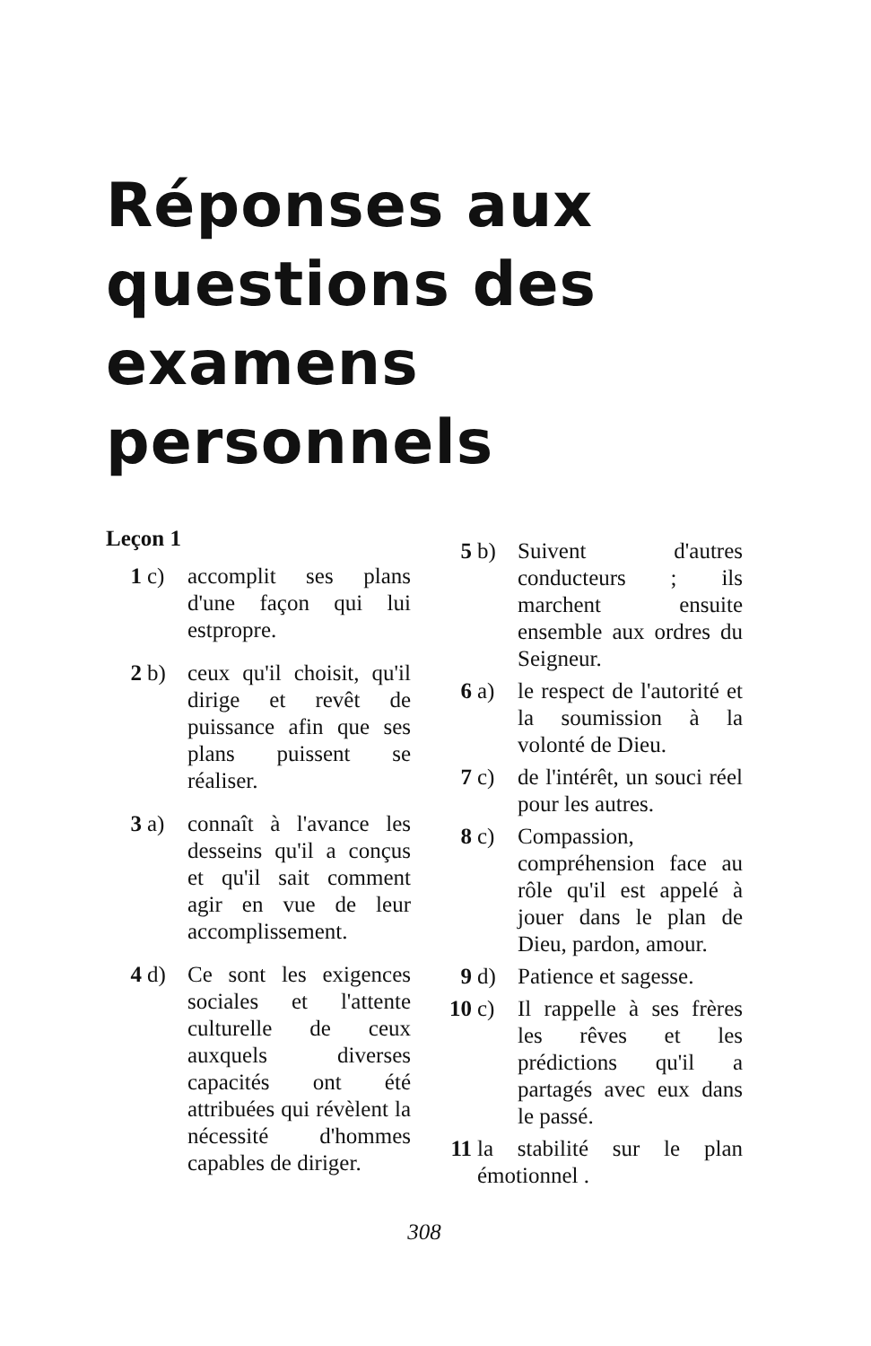Réponses aux questions des examens personnels
Leçon 1
1 c) accomplit ses plans d'une façon qui lui estpropre.
2 b) ceux qu'il choisit, qu'il dirige et revêt de puissance afin que ses plans puissent se réaliser.
3 a) connaît à l'avance les desseins qu'il a conçus et qu'il sait comment agir en vue de leur accomplissement.
4 d) Ce sont les exigences sociales et l'attente culturelle de ceux auxquels diverses capacités ont été attribuées qui révèlent la nécessité d'hommes capables de diriger.
5 b) Suivent d'autres conducteurs ; ils marchent ensuite ensemble aux ordres du Seigneur.
6 a) le respect de l'autorité et la soumission à la volonté de Dieu.
7 c) de l'intérêt, un souci réel pour les autres.
8 c) Compassion, compréhension face au rôle qu'il est appelé à jouer dans le plan de Dieu, pardon, amour.
9 d) Patience et sagesse.
10 c) Il rappelle à ses frères les rêves et les prédictions qu'il a partagés avec eux dans le passé.
11 la stabilité sur le plan émotionnel .
308